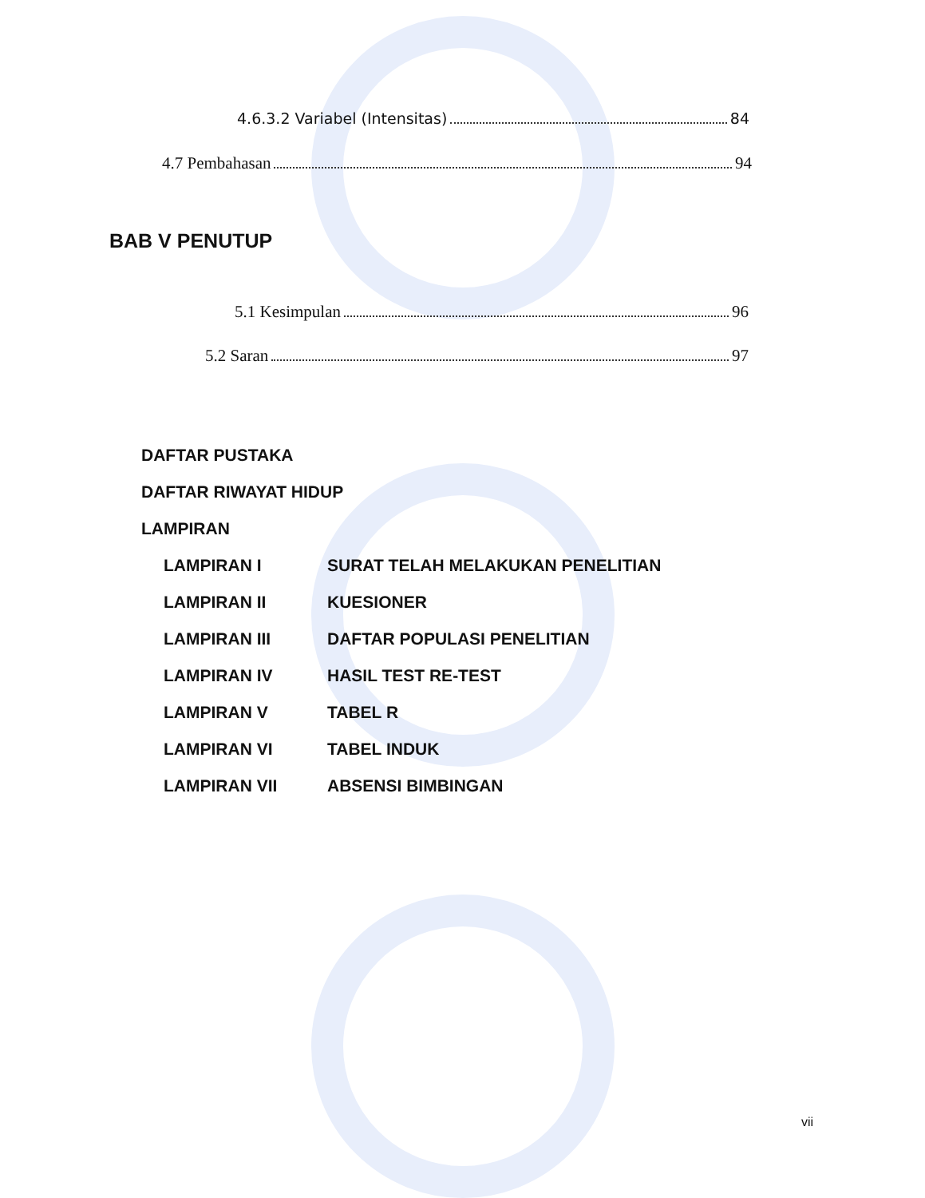4.6.3.2 Variabel (Intensitas) 84
4.7 Pembahasan 94
BAB V PENUTUP
5.1 Kesimpulan 96
5.2 Saran 97
DAFTAR PUSTAKA
DAFTAR RIWAYAT HIDUP
LAMPIRAN
LAMPIRAN I SURAT TELAH MELAKUKAN PENELITIAN
LAMPIRAN II KUESIONER
LAMPIRAN III DAFTAR POPULASI PENELITIAN
LAMPIRAN IV HASIL TEST RE-TEST
LAMPIRAN V TABEL R
LAMPIRAN VI TABEL INDUK
LAMPIRAN VII ABSENSI BIMBINGAN
vii